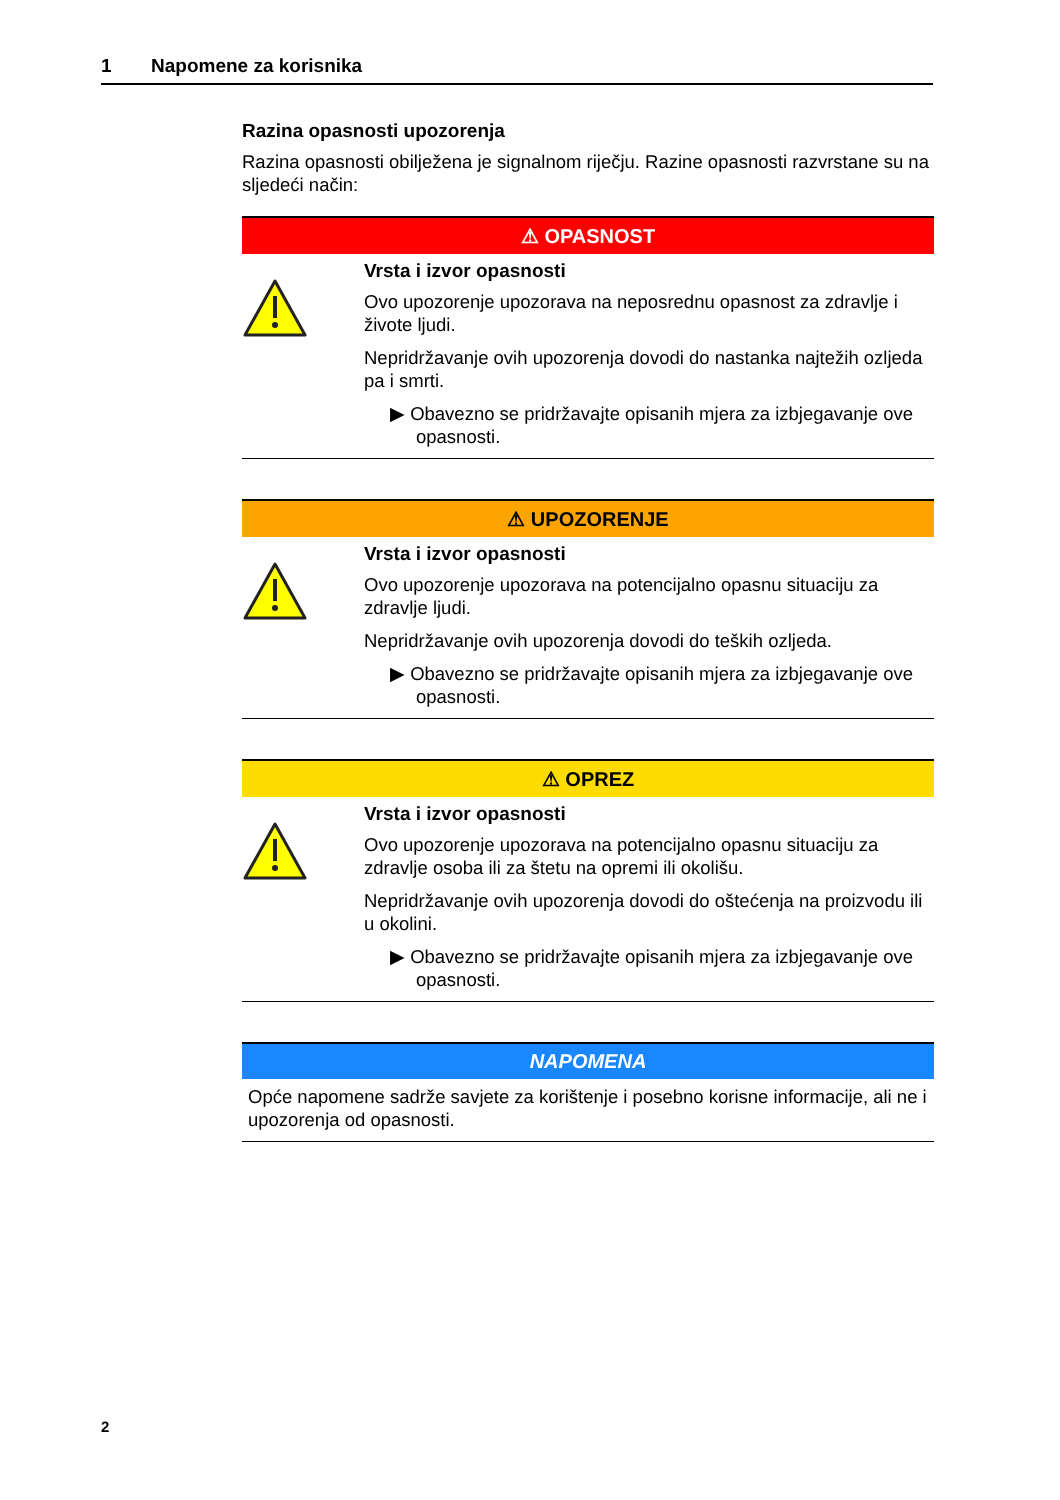1 Napomene za korisnika
Razina opasnosti upozorenja
Razina opasnosti obilježena je signalnom riječju. Razine opasnosti razvrstane su na sljedeći način:
⚠ OPASNOST
Vrsta i izvor opasnosti
Ovo upozorenje upozorava na neposrednu opasnost za zdravlje i živote ljudi.
Nepridržavanje ovih upozorenja dovodi do nastanka najtežih ozljeda pa i smrti.
▶ Obavezno se pridržavajte opisanih mjera za izbjegavanje ove opasnosti.
⚠ UPOZORENJE
Vrsta i izvor opasnosti
Ovo upozorenje upozorava na potencijalno opasnu situaciju za zdravlje ljudi.
Nepridržavanje ovih upozorenja dovodi do teških ozljeda.
▶ Obavezno se pridržavajte opisanih mjera za izbjegavanje ove opasnosti.
⚠ OPREZ
Vrsta i izvor opasnosti
Ovo upozorenje upozorava na potencijalno opasnu situaciju za zdravlje osoba ili za štetu na opremi ili okolišu.
Nepridržavanje ovih upozorenja dovodi do oštećenja na proizvodu ili u okolini.
▶ Obavezno se pridržavajte opisanih mjera za izbjegavanje ove opasnosti.
NAPOMENA
Opće napomene sadrže savjete za korištenje i posebno korisne informacije, ali ne i upozorenja od opasnosti.
2